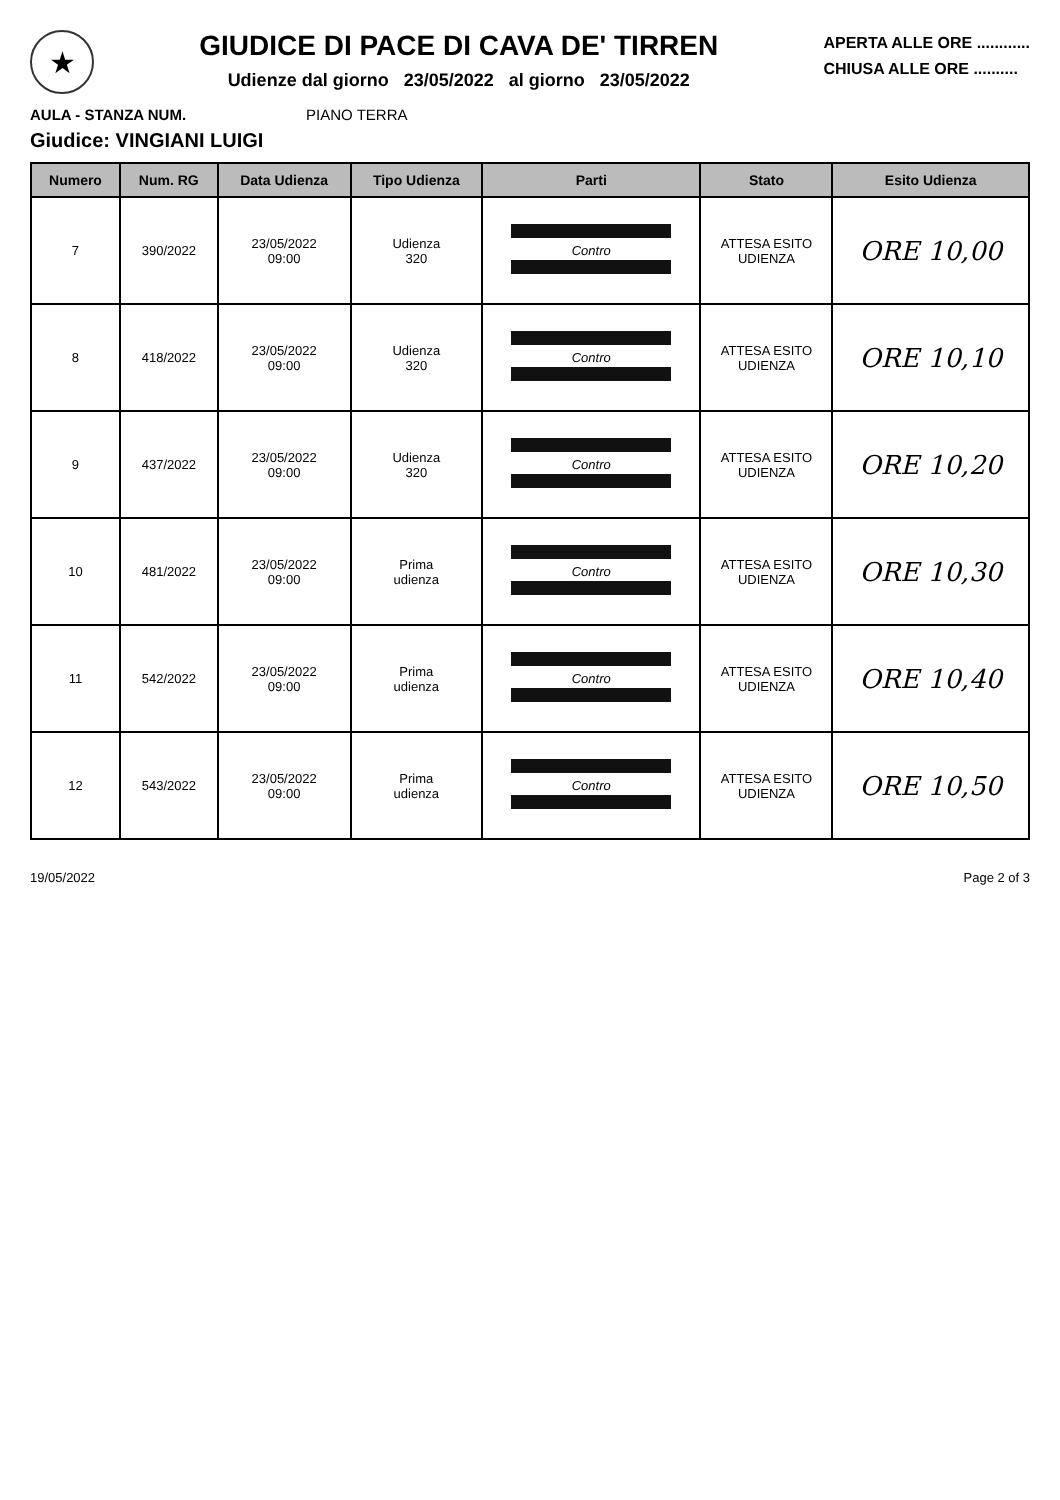★
GIUDICE DI PACE DI CAVA DE' TIRREN
Udienze dal giorno 23/05/2022 al giorno 23/05/2022
APERTA ALLE ORE ............
CHIUSA ALLE ORE ..........
AULA - STANZA NUM. PIANO TERRA
Giudice: VINGIANI LUIGI
| Numero | Num. RG | Data Udienza | Tipo Udienza | Parti | Stato | Esito Udienza |
| --- | --- | --- | --- | --- | --- | --- |
| 7 | 390/2022 | 23/05/2022 09:00 | Udienza 320 | Contro | ATTESA ESITO UDIENZA | ORE 10,00 |
| 8 | 418/2022 | 23/05/2022 09:00 | Udienza 320 | Contro | ATTESA ESITO UDIENZA | ORE 10,10 |
| 9 | 437/2022 | 23/05/2022 09:00 | Udienza 320 | Contro | ATTESA ESITO UDIENZA | ORE 10,20 |
| 10 | 481/2022 | 23/05/2022 09:00 | Prima udienza | Contro | ATTESA ESITO UDIENZA | ORE 10,30 |
| 11 | 542/2022 | 23/05/2022 09:00 | Prima udienza | Contro | ATTESA ESITO UDIENZA | ORE 10,40 |
| 12 | 543/2022 | 23/05/2022 09:00 | Prima udienza | Contro | ATTESA ESITO UDIENZA | ORE 10,50 |
19/05/2022 Page 2 of 3